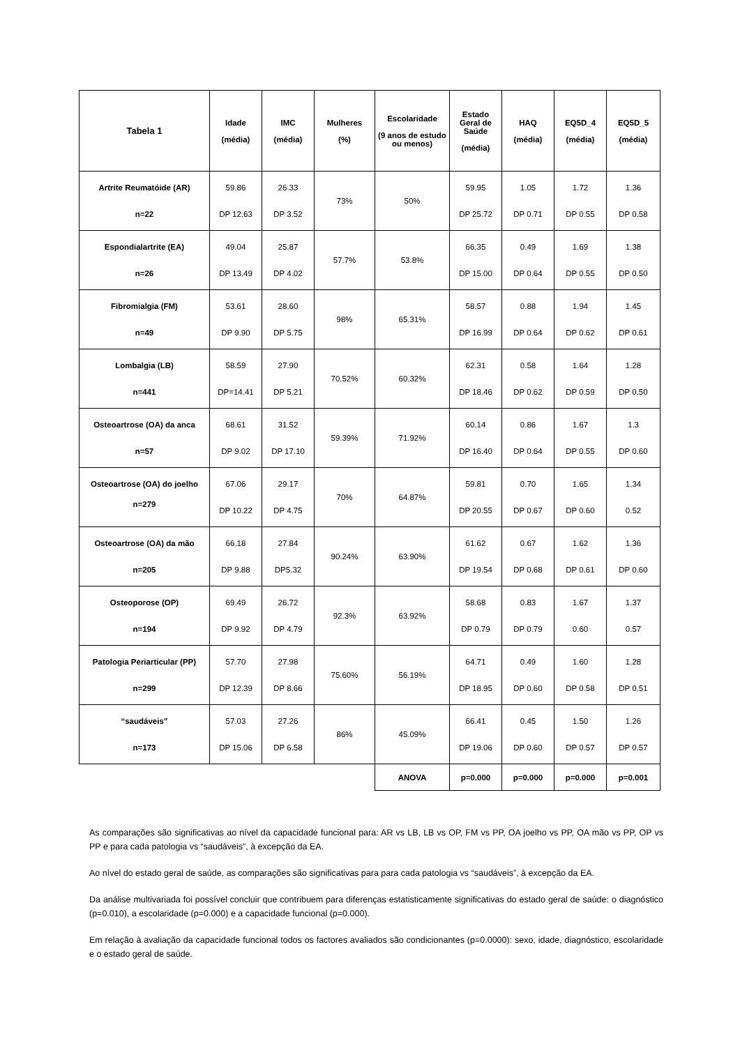| Tabela 1 | Idade (média) | IMC (média) | Mulheres (%) | Escolaridade (9 anos de estudo ou menos) | Estado Geral de Saúde (média) | HAQ (média) | EQ5D_4 (média) | EQ5D_5 (média) |
| --- | --- | --- | --- | --- | --- | --- | --- | --- |
| Artrite Reumatóide (AR) n=22 | 59.86 DP 12.63 | 26.33 DP 3.52 | 73% | 50% | 59.95 DP 25.72 | 1.05 DP 0.71 | 1.72 DP 0.55 | 1.36 DP 0.58 |
| Espondialartrite (EA) n=26 | 49.04 DP 13.49 | 25.87 DP 4.02 | 57.7% | 53.8% | 66.35 DP 15.00 | 0.49 DP 0.64 | 1.69 DP 0.55 | 1.38 DP 0.50 |
| Fibromialgia (FM) n=49 | 53.61 DP 9.90 | 28.60 DP 5.75 | 98% | 65.31% | 58.57 DP 16.99 | 0.88 DP 0.64 | 1.94 DP 0.62 | 1.45 DP 0.61 |
| Lombalgia (LB) n=441 | 58.59 DP=14.41 | 27.90 DP 5.21 | 70.52% | 60.32% | 62.31 DP 18.46 | 0.58 DP 0.62 | 1.64 DP 0.59 | 1.28 DP 0.50 |
| Osteoartrose (OA) da anca n=57 | 68.61 DP 9.02 | 31.52 DP 17.10 | 59.39% | 71.92% | 60.14 DP 16.40 | 0.86 DP 0.64 | 1.67 DP 0.55 | 1.3 DP 0.60 |
| Osteoartrose (OA) do joelho n=279 | 67.06 DP 10.22 | 29.17 DP 4.75 | 70% | 64.87% | 59.81 DP 20.55 | 0.70 DP 0.67 | 1.65 DP 0.60 | 1.34 0.52 |
| Osteoartrose (OA) da mão n=205 | 66.18 DP 9.88 | 27.84 DP5.32 | 90.24% | 63.90% | 61.62 DP 19.54 | 0.67 DP 0.68 | 1.62 DP 0.61 | 1.36 DP 0.60 |
| Osteoporose (OP) n=194 | 69.49 DP 9.92 | 26.72 DP 4.79 | 92.3% | 63.92% | 58.68 DP 0.79 | 0.83 DP 0.79 | 1.67 0.60 | 1.37 0.57 |
| Patologia Periarticular (PP) n=299 | 57.70 DP 12.39 | 27.98 DP 8.66 | 75.60% | 56.19% | 64.71 DP 18.95 | 0.49 DP 0.60 | 1.60 DP 0.58 | 1.28 DP 0.51 |
| “saudáveis” n=173 | 57.03 DP 15.06 | 27.26 DP 6.58 | 86% | 45.09% | 66.41 DP 19.06 | 0.45 DP 0.60 | 1.50 DP 0.57 | 1.26 DP 0.57 |
| | | | | ANOVA | p=0.000 | p=0.000 | p=0.000 | p=0.001 |
As comparações são significativas ao nível da capacidade funcional para: AR vs LB, LB vs OP, FM vs PP, OA joelho vs PP, OA mão vs PP, OP vs PP e para cada patologia vs “saudáveis”, à excepção da EA.
Ao nível do estado geral de saúde, as comparações são significativas para para cada patologia vs “saudáveis”, à excepção da EA.
Da análise multivariada foi possível concluir que contribuem para diferenças estatisticamente significativas do estado geral de saúde: o diagnóstico (p=0.010), a escolaridade (p=0.000) e a capacidade funcional (p=0.000).
Em relação à avaliação da capacidade funcional todos os factores avaliados são condicionantes (p=0.0000): sexo, idade, diagnóstico, escolaridade e o estado geral de saúde.